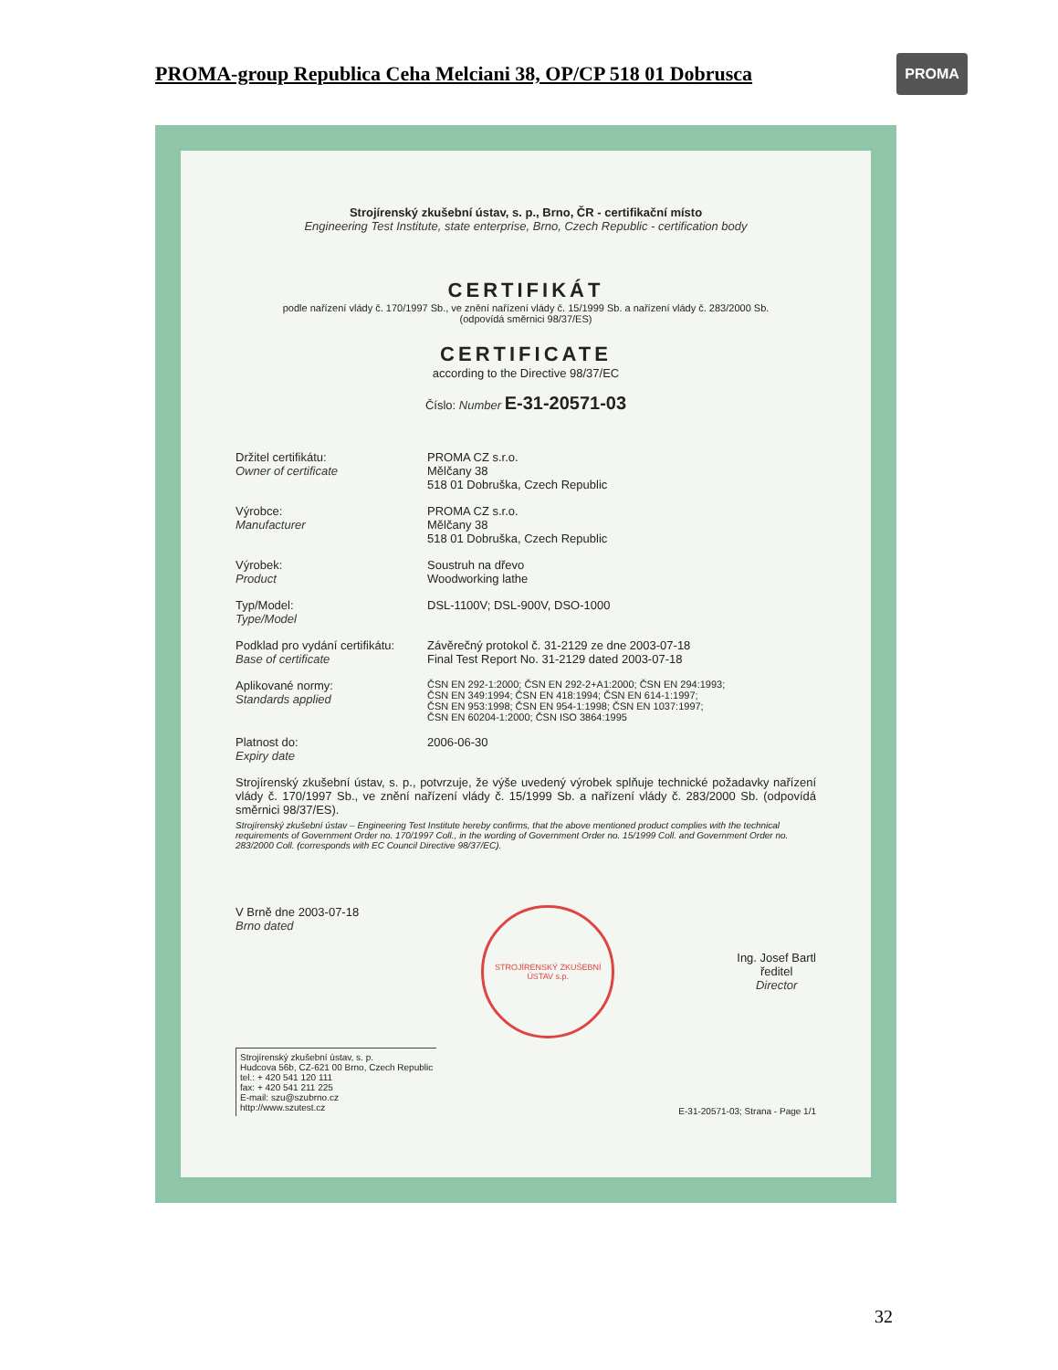PROMA-group Republica Ceha Melciani 38, OP/CP 518 01 Dobrusca
PROMA
Strojírenský zkušební ústav, s. p., Brno, ČR - certifikační místo
Engineering Test Institute, state enterprise, Brno, Czech Republic - certification body
CERTIFIKÁT
podle nařízení vlády č. 170/1997 Sb., ve znění nařízení vlády č. 15/1999 Sb. a nařízení vlády č. 283/2000 Sb.
(odpovídá směrnici 98/37/ES)
CERTIFICATE
according to the Directive 98/37/EC
Číslo: Number E-31-20571-03
Držitel certifikátu:
Owner of certificate
PROMA CZ s.r.o.
Mělčany 38
518 01 Dobruška, Czech Republic
Výrobce:
Manufacturer
PROMA CZ s.r.o.
Mělčany 38
518 01 Dobruška, Czech Republic
Výrobek:
Product
Soustruh na dřevo
Woodworking lathe
Typ/Model:
Type/Model
DSL-1100V; DSL-900V, DSO-1000
Podklad pro vydání certifikátu:
Base of certificate
Závěrečný protokol č. 31-2129 ze dne 2003-07-18
Final Test Report No. 31-2129 dated 2003-07-18
Aplikované normy:
Standards applied
ČSN EN 292-1:2000; ČSN EN 292-2+A1:2000; ČSN EN 294:1993;
ČSN EN 349:1994; ČSN EN 418:1994; ČSN EN 614-1:1997;
ČSN EN 953:1998; ČSN EN 954-1:1998; ČSN EN 1037:1997;
ČSN EN 60204-1:2000; ČSN ISO 3864:1995
Platnost do:
Expiry date
2006-06-30
Strojírenský zkušební ústav, s. p., potvrzuje, že výše uvedený výrobek splňuje technické požadavky nařízení vlády č. 170/1997 Sb., ve znění nařízení vlády č. 15/1999 Sb. a nařízení vlády č. 283/2000 Sb. (odpovídá směrnici 98/37/ES).
Strojírenský zkušební ústav – Engineering Test Institute hereby confirms, that the above mentioned product complies with the technical requirements of Government Order no. 170/1997 Coll., in the wording of Government Order no. 15/1999 Coll. and Government Order no. 283/2000 Coll. (corresponds with EC Council Directive 98/37/EC).
V Brně dne 2003-07-18
Brno dated
STROJÍRENSKÝ ZKUŠEBNÍ ÚSTAV s.p.
Ing. Josef Bartl
ředitel
Director
Strojírenský zkušební ústav, s. p.
Hudcova 56b, CZ-621 00 Brno, Czech Republic
tel.: + 420 541 120 111
fax: + 420 541 211 225
E-mail: szu@szubrno.cz
http://www.szutest.cz
E-31-20571-03; Strana - Page 1/1
32